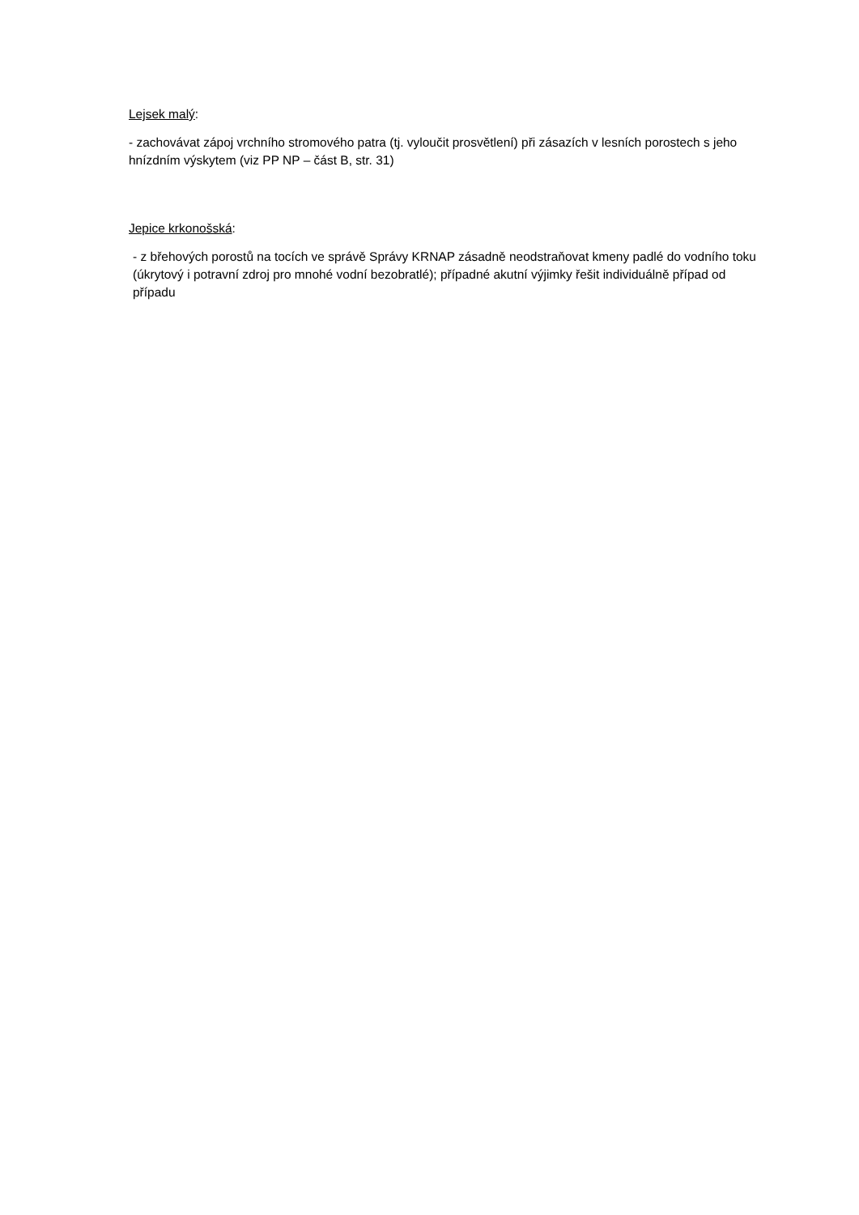Lejsek malý:
- zachovávat zápoj vrchního stromového patra (tj. vyloučit prosvětlení) při zásazích v lesních porostech s jeho hnízdním výskytem (viz PP NP – část B, str. 31)
Jepice krkonošská:
- z břehových porostů na tocích ve správě Správy KRNAP zásadně neodstraňovat kmeny padlé do vodního toku (úkrytový i potravní zdroj pro mnohé vodní bezobratlé); případné akutní výjimky řešit individuálně případ od případu